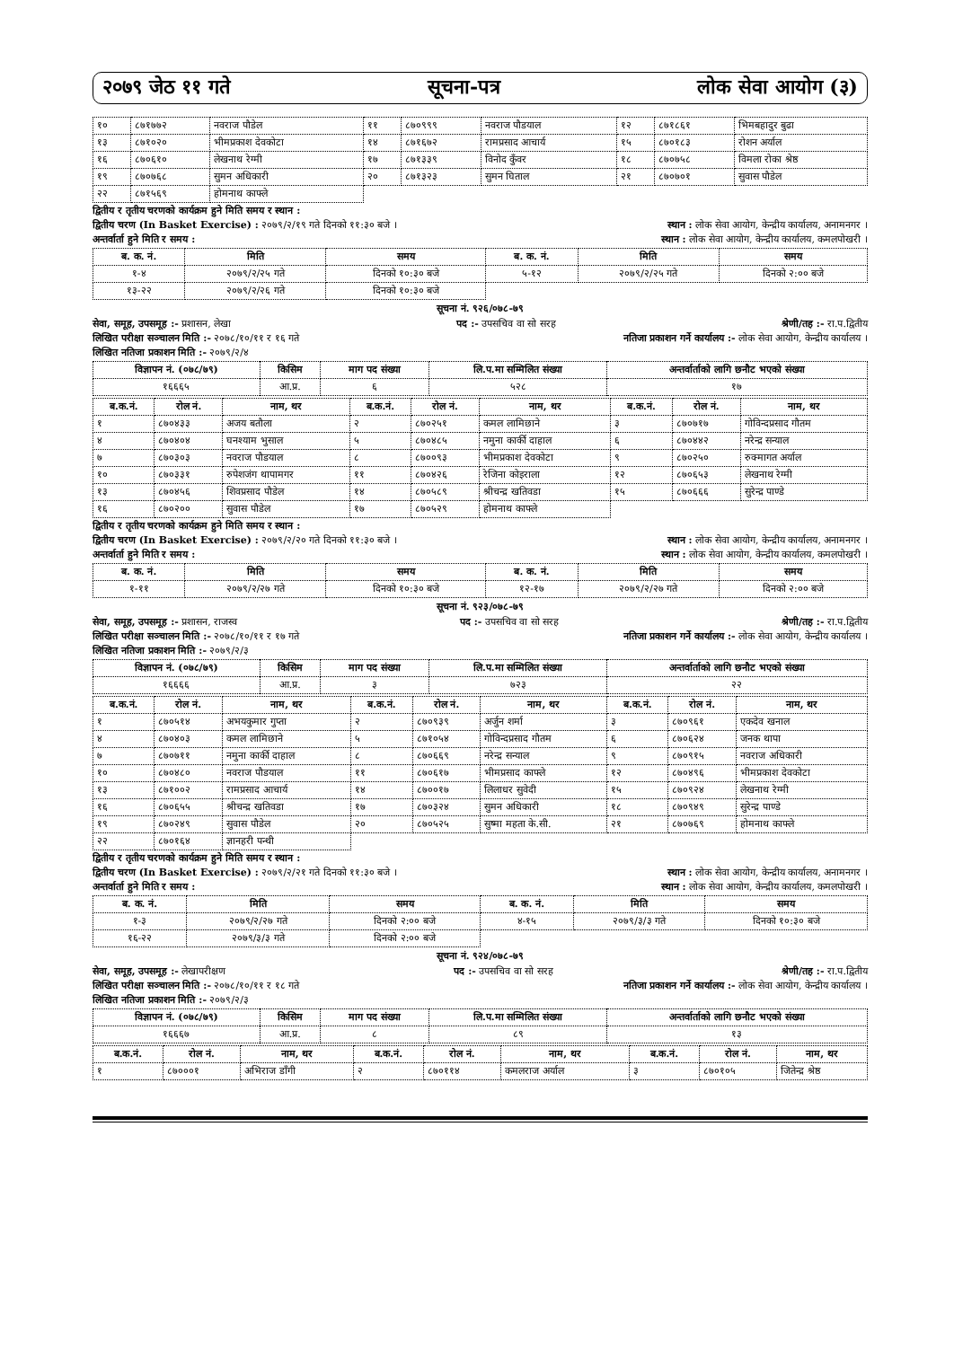२०७९ जेठ ११ गते सूचना-पत्र लोक सेवा आयोग (३)
| १० | ८७१७७२ | नवराज पौडेल | ११ | ८७०९९९ | नवराज पौडयाल | १२ | ८७१८६१ | भिमबहादुर बुढा |
| १३ | ८७१०२० | भीमप्रकाश देवकोटा | १४ | ८७१६७२ | रामप्रसाद आचार्य | १५ | ८७०१८३ | रोशन अर्याल |
| १६ | ८७०६१० | लेखनाथ रेग्मी | १७ | ८७१३३९ | विनोद कुँवर | १८ | ८७०७५८ | विमला रोका श्रेष्ठ |
| १९ | ८७०७६८ | सुमन अधिकारी | २० | ८७१३२३ | सुमन घिताल | २१ | ८७०७०१ | सुवास पौडेल |
| २२ | ८७१५६९ | होमनाथ काफ्ले | | | | | | |
द्वितीय र तृतीय चरणको कार्यक्रम हुने मिति समय र स्थान :
द्वितीय चरण (In Basket Exercise) : २०७९/२/१९ गते दिनको ११:३० बजे । स्थान : लोक सेवा आयोग, केन्द्रीय कार्यालय, अनामनगर ।
अन्तर्वार्ता हुने मिति र समय : स्थान : लोक सेवा आयोग, केन्द्रीय कार्यालय, कमलपोखरी ।
| ब. क. नं. | मिति | समय | ब. क. नं. | मिति | समय |
| --- | --- | --- | --- | --- | --- |
| १-४ | २०७९/२/२५ गते | दिनको १०:३० बजे | ५-१२ | २०७९/२/२५ गते | दिनको २:०० बजे |
| १३-२२ | २०७९/२/२६ गते | दिनको १०:३० बजे | | | |
सूचना नं. ९२६/०७८-७९
सेवा, समूह, उपसमूह :- प्रशासन, लेखा पद :- उपसचिव वा सो सरह श्रेणी/तह :- रा.प.द्वितीय
लिखित परीक्षा सञ्चालन मिति :- २०७८/१०/११ र १६ गते नतिजा प्रकाशन गर्ने कार्यालय :- लोक सेवा आयोग, केन्द्रीय कार्यालय ।
लिखित नतिजा प्रकाशन मिति :- २०७९/२/४
| विज्ञापन नं. (०७८/७९) | किसिम | माग पद संख्या | लि.प.मा सम्मिलित संख्या | अन्तर्वार्ताको लागि छनौट भएको संख्या |
| --- | --- | --- | --- | --- |
| १६६६५ | आ.प्र. | ६ | ५२८ | १७ |
| ब.क.नं. | रोल नं. | नाम, थर | ब.क.नं. | रोल नं. | नाम, थर | ब.क.नं. | रोल नं. | नाम, थर |
| --- | --- | --- | --- | --- | --- | --- | --- | --- |
| १ | ८७०४३३ | अजय बतौला | २ | ८७०२५१ | कमल लामिछाने | ३ | ८७०७१७ | गोविन्दप्रसाद गौतम |
| ४ | ८७०४०४ | घनश्याम भुसाल | ५ | ८७०४८५ | नमुना कार्की दाहाल | ६ | ८७०४४२ | नरेन्द्र सन्याल |
| ७ | ८७०३०३ | नवराज पौडयाल | ८ | ८७००९३ | भीमप्रकाश देवकोटा | ९ | ८७०२५० | रुक्मागत अर्याल |
| १० | ८७०३३१ | रुपेशजंग थापामगर | ११ | ८७०४२६ | रेजिना कोइराला | १२ | ८७०६५३ | लेखनाथ रेग्मी |
| १३ | ८७०४५६ | शिवप्रसाद पौडेल | १४ | ८७०५८९ | श्रीचन्द्र खतिवडा | १५ | ८७०६६६ | सुरेन्द्र पाण्डे |
| १६ | ८७०२०० | सुवास पौडेल | १७ | ८७०५२९ | होमनाथ काफ्ले | | | |
द्वितीय र तृतीय चरणको कार्यक्रम हुने मिति समय र स्थान :
द्वितीय चरण (In Basket Exercise) : २०७९/२/२० गते दिनको ११:३० बजे । स्थान : लोक सेवा आयोग, केन्द्रीय कार्यालय, अनामनगर ।
अन्तर्वार्ता हुने मिति र समय : स्थान : लोक सेवा आयोग, केन्द्रीय कार्यालय, कमलपोखरी ।
| ब. क. नं. | मिति | समय | ब. क. नं. | मिति | समय |
| --- | --- | --- | --- | --- | --- |
| १-११ | २०७९/२/२७ गते | दिनको १०:३० बजे | १२-१७ | २०७९/२/२७ गते | दिनको २:०० बजे |
सूचना नं. ९२३/०७८-७९
सेवा, समूह, उपसमूह :- प्रशासन, राजस्व पद :- उपसचिव वा सो सरह श्रेणी/तह :- रा.प.द्वितीय
लिखित परीक्षा सञ्चालन मिति :- २०७८/१०/११ र १७ गते नतिजा प्रकाशन गर्ने कार्यालय :- लोक सेवा आयोग, केन्द्रीय कार्यालय ।
लिखित नतिजा प्रकाशन मिति :- २०७९/२/३
| विज्ञापन नं. (०७८/७९) | किसिम | माग पद संख्या | लि.प.मा सम्मिलित संख्या | अन्तर्वार्ताको लागि छनौट भएको संख्या |
| --- | --- | --- | --- | --- |
| १६६६६ | आ.प्र. | ३ | ७२३ | २२ |
| ब.क.नं. | रोल नं. | नाम, थर | ब.क.नं. | रोल नं. | नाम, थर | ब.क.नं. | रोल नं. | नाम, थर |
| --- | --- | --- | --- | --- | --- | --- | --- | --- |
| १ | ८७०५१४ | अभयकुमार गुप्ता | २ | ८७०९३९ | अर्जुन शर्मा | ३ | ८७०९६१ | एकदेव खनाल |
| ४ | ८७०४०३ | कमल लामिछाने | ५ | ८७१०५४ | गोविन्दप्रसाद गौतम | ६ | ८७०६२४ | जनक थापा |
| ७ | ८७०७११ | नमुना कार्की दाहाल | ८ | ८७०६६९ | नरेन्द्र सन्याल | ९ | ८७०९१५ | नवराज अधिकारी |
| १० | ८७०४८० | नवराज पौडयाल | ११ | ८७०६१७ | भीमप्रसाद काफ्ले | १२ | ८७०४९६ | भीमप्रकाश देवकोटा |
| १३ | ८७१००२ | रामप्रसाद आचार्य | १४ | ८७००१७ | लिलाधर सुवेदी | १५ | ८७०९२४ | लेखनाथ रेग्मी |
| १६ | ८७०६५५ | श्रीचन्द्र खतिवडा | १७ | ८७०३२४ | सुमन अधिकारी | १८ | ८७०९४९ | सुरेन्द्र पाण्डे |
| १९ | ८७०२४९ | सुवास पौडेल | २० | ८७०५२५ | सुष्मा महता के.सी. | २१ | ८७०७६९ | होमनाथ काफ्ले |
| २२ | ८७०१६४ | ज्ञानहरी पन्थी | | | | | | |
द्वितीय र तृतीय चरणको कार्यक्रम हुने मिति समय र स्थान :
द्वितीय चरण (In Basket Exercise) : २०७९/२/२१ गते दिनको ११:३० बजे । स्थान : लोक सेवा आयोग, केन्द्रीय कार्यालय, अनामनगर ।
अन्तर्वार्ता हुने मिति र समय : स्थान : लोक सेवा आयोग, केन्द्रीय कार्यालय, कमलपोखरी ।
| ब. क. नं. | मिति | समय | ब. क. नं. | मिति | समय |
| --- | --- | --- | --- | --- | --- |
| १-३ | २०७९/२/२७ गते | दिनको २:०० बजे | ४-१५ | २०७९/३/३ गते | दिनको १०:३० बजे |
| १६-२२ | २०७९/३/३ गते | दिनको २:०० बजे | | | |
सूचना नं. ९२४/०७८-७९
सेवा, समूह, उपसमूह :- लेखापरीक्षण पद :- उपसचिव वा सो सरह श्रेणी/तह :- रा.प.द्वितीय
लिखित परीक्षा सञ्चालन मिति :- २०७८/१०/११ र १८ गते नतिजा प्रकाशन गर्ने कार्यालय :- लोक सेवा आयोग, केन्द्रीय कार्यालय ।
लिखित नतिजा प्रकाशन मिति :- २०७९/२/३
| विज्ञापन नं. (०७८/७९) | किसिम | माग पद संख्या | लि.प.मा सम्मिलित संख्या | अन्तर्वार्ताको लागि छनौट भएको संख्या |
| --- | --- | --- | --- | --- |
| १६६६७ | आ.प्र. | ८ | ८९ | १३ |
| ब.क.नं. | रोल नं. | नाम, थर | ब.क.नं. | रोल नं. | नाम, थर | ब.क.नं. | रोल नं. | नाम, थर |
| --- | --- | --- | --- | --- | --- | --- | --- | --- |
| १ | ८७०००१ | अभिराज डाँगी | २ | ८७०११४ | कमलराज अर्याल | ३ | ८७०१०५ | जितेन्द्र श्रेष्ठ |